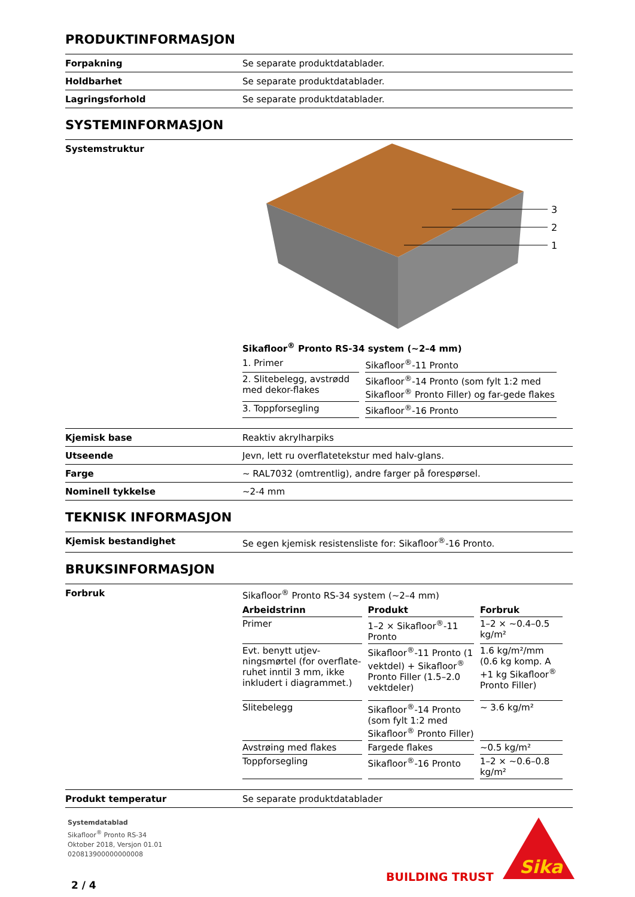PRODUKTINFORMASJON
Forpakning Se separate produktdatablader.
Holdbarhet Se separate produktdatablader.
Lagringsforhold Se separate produktdatablader.
SYSTEMINFORMASJON
Systemstruktur
3
2
1
Sikafloor<sup>®</sup> Pronto RS-34 system (~2–4 mm)
| 1. Primer | Sikafloor<sup>®</sup>-11 Pronto |
| 2. Slitebelegg, avstrødd med dekor-flakes | Sikafloor<sup>®</sup>-14 Pronto (som fylt 1:2 med Sikafloor<sup>®</sup> Pronto Filler) og far-gede flakes |
| 3. Toppforsegling | Sikafloor<sup>®</sup>-16 Pronto |
Kjemisk base Reaktiv akrylharpiks
Utseende Jevn, lett ru overflatetekstur med halv-glans.
Farge ~ RAL7032 (omtrentlig), andre farger på forespørsel.
Nominell tykkelse ~2-4 mm
TEKNISK INFORMASJON
Kjemisk bestandighet Se egen kjemisk resistensliste for: Sikafloor<sup>®</sup>-16 Pronto.
BRUKSINFORMASJON
Forbruk Sikafloor<sup>®</sup> Pronto RS-34 system (~2–4 mm)
| Arbeidstrinn | Produkt | Forbruk |
| --- | --- | --- |
| Primer | 1–2 × Sikafloor<sup>®</sup>-11 Pronto | 1–2 × ~0.4–0.5 kg/m² |
| Evt. benytt utjev-ningsmørtel (for overflate-ruhet inntil 3 mm, ikke inkludert i diagrammet.) | Sikafloor<sup>®</sup>-11 Pronto (1 vektdel) + Sikafloor<sup>®</sup> Pronto Filler (1.5–2.0 vektdeler) | 1.6 kg/m²/mm (0.6 kg komp. A +1 kg Sikafloor<sup>®</sup> Pronto Filler) |
| Slitebelegg | Sikafloor<sup>®</sup>-14 Pronto (som fylt 1:2 med Sikafloor<sup>®</sup> Pronto Filler) | ~ 3.6 kg/m² |
| Avstrøing med flakes | Fargede flakes | ~0.5 kg/m² |
| Toppforsegling | Sikafloor<sup>®</sup>-16 Pronto | 1–2 × ~0.6–0.8 kg/m² |
Produkt temperatur Se separate produktdatablader
Systemdatablad
Sikafloor<sup>®</sup> Pronto RS-34
Oktober 2018, Versjon 01.01
020813900000000008
2 / 4
BUILDING TRUST
Sika